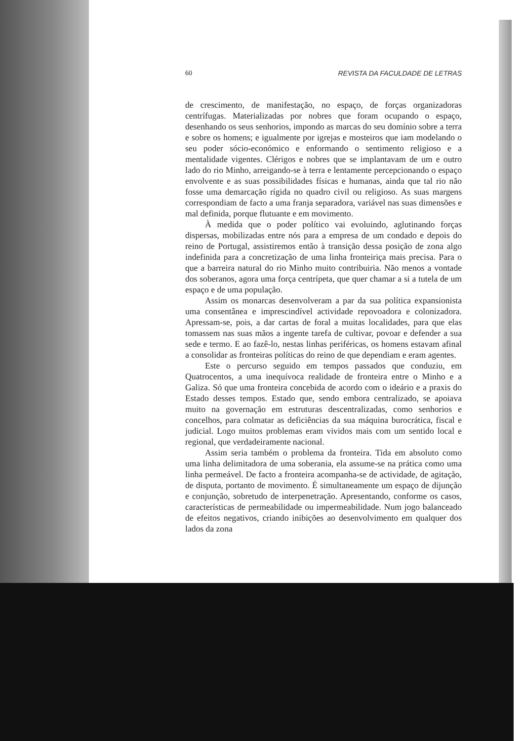60 REVISTA DA FACULDADE DE LETRAS
de crescimento, de manifestação, no espaço, de forças organizadoras centrífugas. Materializadas por nobres que foram ocupando o espaço, desenhando os seus senhorios, impondo as marcas do seu domínio sobre a terra e sobre os homens; e igualmente por igrejas e mosteiros que iam modelando o seu poder sócio-económico e enformando o sentimento religioso e a mentalidade vigentes. Clérigos e nobres que se implantavam de um e outro lado do rio Minho, arreigando-se à terra e lentamente percepcionando o espaço envolvente e as suas possibilidades físicas e humanas, ainda que tal rio não fosse uma demarcação rígida no quadro civil ou religioso. As suas margens correspondiam de facto a uma franja separadora, variável nas suas dimensões e mal definida, porque flutuante e em movimento.
À medida que o poder político vai evoluindo, aglutinando forças dispersas, mobilizadas entre nós para a empresa de um condado e depois do reino de Portugal, assistiremos então à transição dessa posição de zona algo indefinida para a concretização de uma linha fronteiriça mais precisa. Para o que a barreira natural do rio Minho muito contribuiria. Não menos a vontade dos soberanos, agora uma força centrípeta, que quer chamar a si a tutela de um espaço e de uma população.
Assim os monarcas desenvolveram a par da sua política expansionista uma consentânea e imprescindível actividade repovoadora e colonizadora. Apressam-se, pois, a dar cartas de foral a muitas localidades, para que elas tomassem nas suas mãos a ingente tarefa de cultivar, povoar e defender a sua sede e termo. E ao fazê-lo, nestas linhas periféricas, os homens estavam afinal a consolidar as fronteiras políticas do reino de que dependiam e eram agentes.
Este o percurso seguido em tempos passados que conduziu, em Quatrocentos, a uma inequívoca realidade de fronteira entre o Minho e a Galiza. Só que uma fronteira concebida de acordo com o ideário e a praxis do Estado desses tempos. Estado que, sendo embora centralizado, se apoiava muito na governação em estruturas descentralizadas, como senhorios e concelhos, para colmatar as deficiências da sua máquina burocrática, fiscal e judicial. Logo muitos problemas eram vividos mais com um sentido local e regional, que verdadeiramente nacional.
Assim seria também o problema da fronteira. Tida em absoluto como uma linha delimitadora de uma soberania, ela assume-se na prática como uma linha permeável. De facto a fronteira acompanha-se de actividade, de agitação, de disputa, portanto de movimento. É simultaneamente um espaço de dijunção e conjunção, sobretudo de interpenetração. Apresentando, conforme os casos, características de permeabilidade ou impermeabilidade. Num jogo balanceado de efeitos negativos, criando inibições ao desenvolvimento em qualquer dos lados da zona